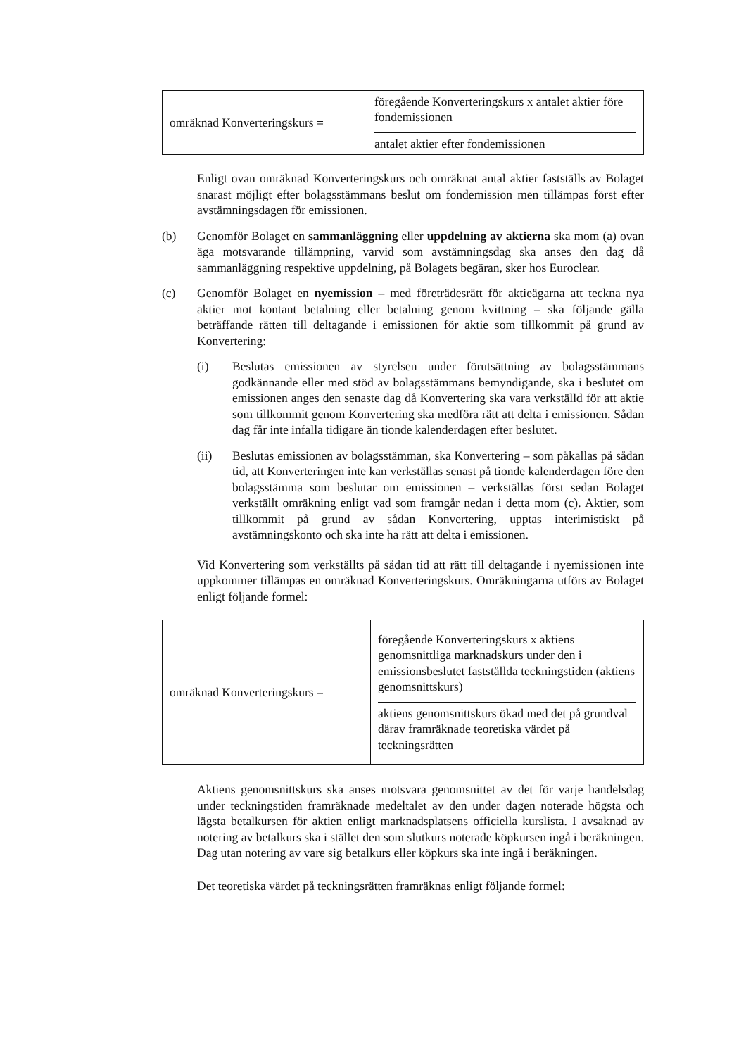| omräknad Konverteringskurs = | föregående Konverteringskurs x antalet aktier före fondemissionen antalet aktier efter fondemissionen |
Enligt ovan omräknad Konverteringskurs och omräknat antal aktier fastställs av Bolaget snarast möjligt efter bolagsstämmans beslut om fondemission men tillämpas först efter avstämningsdagen för emissionen.
(b) Genomför Bolaget en sammanläggning eller uppdelning av aktierna ska mom (a) ovan äga motsvarande tillämpning, varvid som avstämningsdag ska anses den dag då sammanläggning respektive uppdelning, på Bolagets begäran, sker hos Euroclear.
(c) Genomför Bolaget en nyemission – med företrädesrätt för aktieägarna att teckna nya aktier mot kontant betalning eller betalning genom kvittning – ska följande gälla beträffande rätten till deltagande i emissionen för aktie som tillkommit på grund av Konvertering:
(i) Beslutas emissionen av styrelsen under förutsättning av bolagsstämmans godkännande eller med stöd av bolagsstämmans bemyndigande, ska i beslutet om emissionen anges den senaste dag då Konvertering ska vara verkställd för att aktie som tillkommit genom Konvertering ska medföra rätt att delta i emissionen. Sådan dag får inte infalla tidigare än tionde kalenderdagen efter beslutet.
(ii) Beslutas emissionen av bolagsstämman, ska Konvertering – som påkallas på sådan tid, att Konverteringen inte kan verkställas senast på tionde kalenderdagen före den bolagsstämma som beslutar om emissionen – verkställas först sedan Bolaget verkställt omräkning enligt vad som framgår nedan i detta mom (c). Aktier, som tillkommit på grund av sådan Konvertering, upptas interimistiskt på avstämningskonto och ska inte ha rätt att delta i emissionen.
Vid Konvertering som verkställts på sådan tid att rätt till deltagande i nyemissionen inte uppkommer tillämpas en omräknad Konverteringskurs. Omräkningarna utförs av Bolaget enligt följande formel:
| omräknad Konverteringskurs = | föregående Konverteringskurs x aktiens genomsnittliga marknadskurs under den i emissionsbeslutet fastställda teckningstiden (aktiens genomsnittskurs) aktiens genomsnittskurs ökad med det på grundval därav framräknade teoretiska värdet på teckningsrätten |
Aktiens genomsnittskurs ska anses motsvara genomsnittet av det för varje handelsdag under teckningstiden framräknade medeltalet av den under dagen noterade högsta och lägsta betalkursen för aktien enligt marknadsplatsens officiella kurslista. I avsaknad av notering av betalkurs ska i stället den som slutkurs noterade köpkursen ingå i beräkningen. Dag utan notering av vare sig betalkurs eller köpkurs ska inte ingå i beräkningen.
Det teoretiska värdet på teckningsrätten framräknas enligt följande formel: